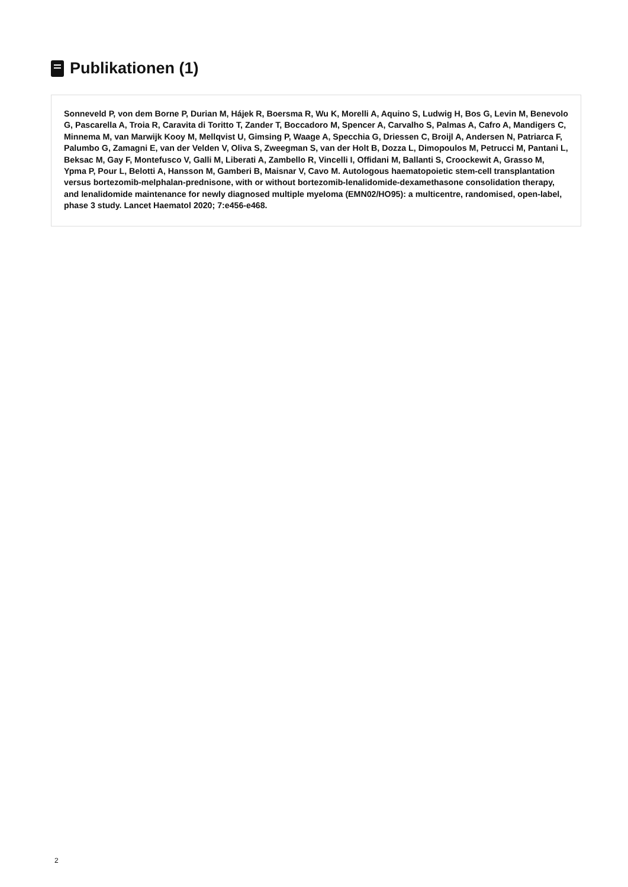Publikationen (1)
Sonneveld P, von dem Borne P, Durian M, Hájek R, Boersma R, Wu K, Morelli A, Aquino S, Ludwig H, Bos G, Levin M, Benevolo G, Pascarella A, Troia R, Caravita di Toritto T, Zander T, Boccadoro M, Spencer A, Carvalho S, Palmas A, Cafro A, Mandigers C, Minnema M, van Marwijk Kooy M, Mellqvist U, Gimsing P, Waage A, Specchia G, Driessen C, Broijl A, Andersen N, Patriarca F, Palumbo G, Zamagni E, van der Velden V, Oliva S, Zweegman S, van der Holt B, Dozza L, Dimopoulos M, Petrucci M, Pantani L, Beksac M, Gay F, Montefusco V, Galli M, Liberati A, Zambello R, Vincelli I, Offidani M, Ballanti S, Croockewit A, Grasso M, Ypma P, Pour L, Belotti A, Hansson M, Gamberi B, Maisnar V, Cavo M. Autologous haematopoietic stem-cell transplantation versus bortezomib-melphalan-prednisone, with or without bortezomib-lenalidomide-dexamethasone consolidation therapy, and lenalidomide maintenance for newly diagnosed multiple myeloma (EMN02/HO95): a multicentre, randomised, open-label, phase 3 study. Lancet Haematol 2020; 7:e456-e468.
2